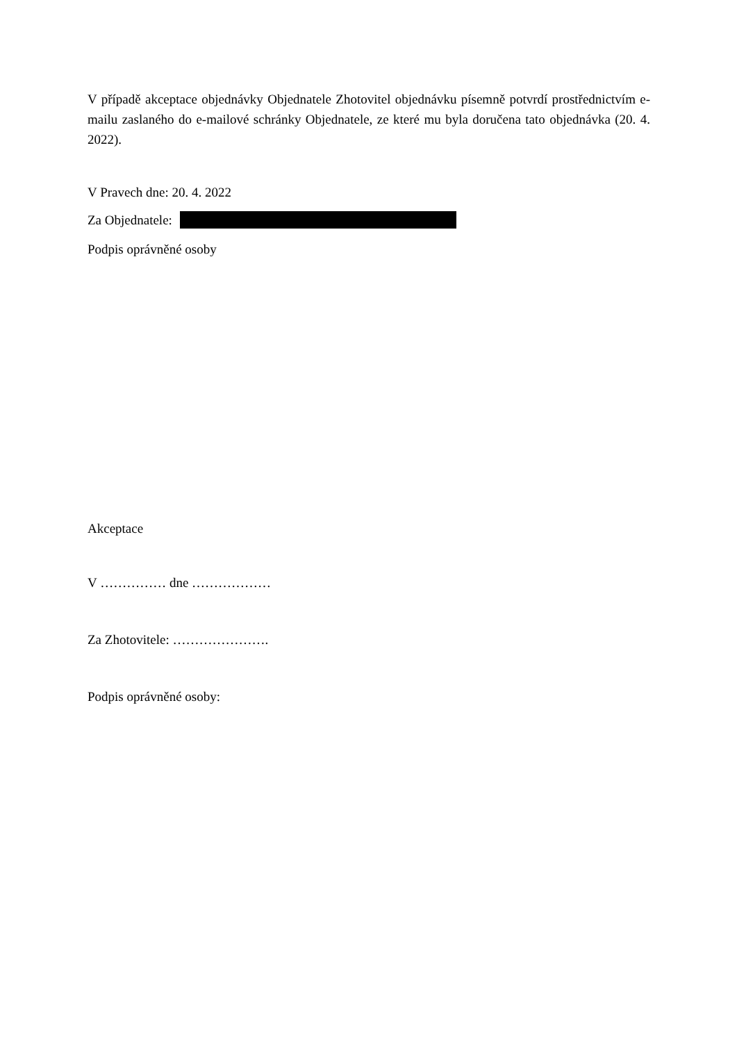V případě akceptace objednávky Objednatele Zhotovitel objednávku písemně potvrdí prostřednictvím e-mailu zaslaného do e-mailové schránky Objednatele, ze které mu byla doručena tato objednávka (20. 4. 2022).
V Pravech dne: 20. 4. 2022
Za Objednatele:
Podpis oprávněné osoby
Akceptace
V …………… dne ………………
Za Zhotovitele: ………………….
Podpis oprávněné osoby: